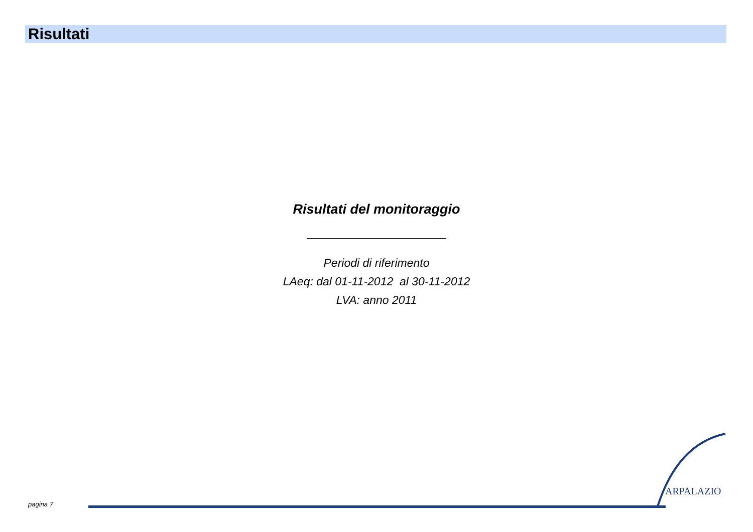Risultati
Risultati del monitoraggio
Periodi di riferimento
LAeq: dal 01-11-2012 al 30-11-2012
LVA: anno 2011
pagina 7
ARPALAZIO